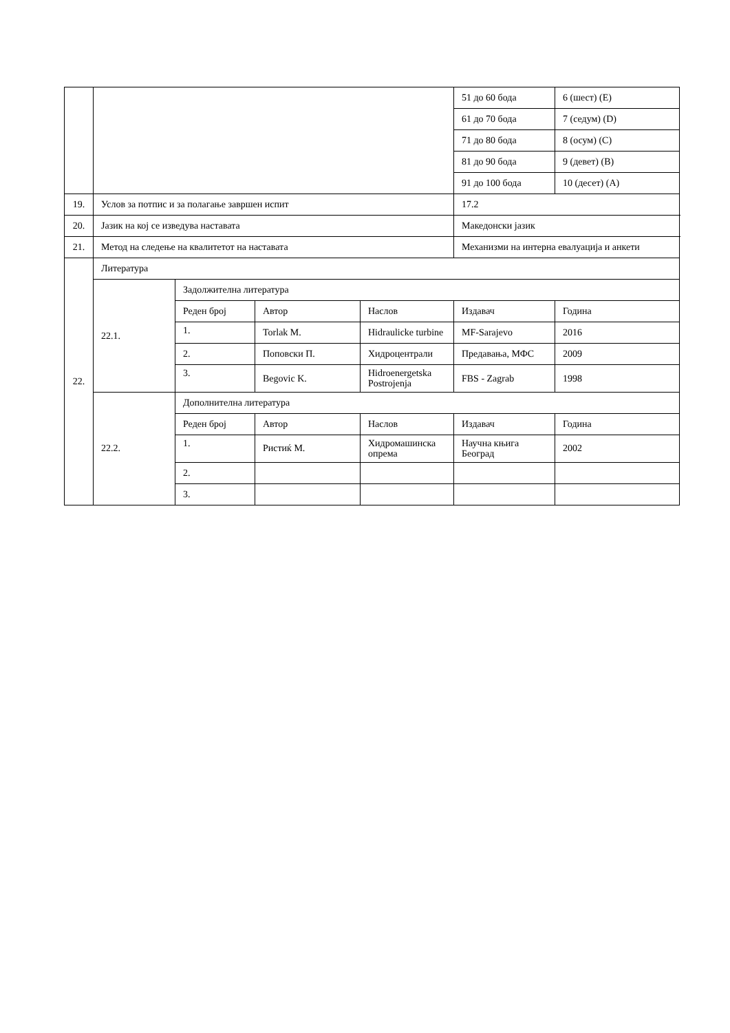| | | | | | 51 до 60 бода | 6 (шест) (E) |
| | | | | | 61 до 70 бода | 7 (седум) (D) |
| | | | | | 71 до 80 бода | 8 (осум) (C) |
| | | | | | 81 до 90 бода | 9 (девет) (B) |
| | | | | | 91 до 100 бода | 10 (десет) (A) |
| 19. | Услов за потпис и за полагање завршен испит | | | | 17.2 | |
| 20. | Јазик на кој се изведува наставата | | | | Македонски јазик | |
| 21. | Метод на следење на квалитетот на наставата | | | | Механизми на интерна евалуација и анкети | |
| 22. | Литература | | | | | |
| | 22.1. | Задолжителна литература | | | | |
| | | Реден број | Автор | Наслов | Издавач | Година |
| | | 1. | Torlak M. | Hidraulicke turbine | MF-Sarajevo | 2016 |
| | | 2. | Поповски П. | Хидроцентрали | Предавања, МФС | 2009 |
| | | 3. | Begovic K. | Hidroenergetska Postrojenja | FBS - Zagrab | 1998 |
| | 22.2. | Дополнителна литература | | | | |
| | | Реден број | Автор | Наслов | Издавач | Година |
| | | 1. | Ристиќ М. | Хидромашинска опрема | Научна књига Београд | 2002 |
| | | 2. | | | | |
| | | 3. | | | | |